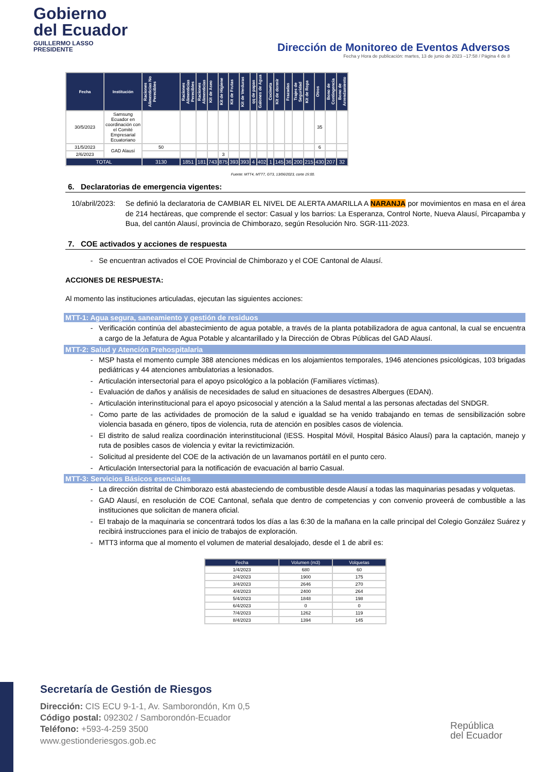Gobierno
del Ecuador
GUILLERMO LASSO
PRESIDENTE
Dirección de Monitoreo de Eventos Adversos
Fecha y Hora de publicación: martes, 13 de junio de 2023 –17:58 / Página 4 de 8
| Fecha | Institución | Raciones Alimenticias No Perecibles | Raciones Alimenticias Perecibles | Raciones Alimenticias | Kit de Aseo | Kit de Higiene | Kit de Frutas | Kit de Verduras | qq de papas | Galones de Agua | Cocineta | Kit de dormir | Frazadas | Trajes de Seguridad | Kit de Ropa | Otros | Bono de Contingencia | Bono de Arrendamiento |
| --- | --- | --- | --- | --- | --- | --- | --- | --- | --- | --- | --- | --- | --- | --- | --- | --- | --- | --- |
| 30/5/2023 | Samsung Ecuador en coordinación con el Comité Empresarial Ecuatoriano | | | | | | | | | | | | | | | 35 | | |
| 31/5/2023 | GAD Alausí | 50 | | | | | | | | | | | | | | 6 | | |
| 2/6/2023 | | | | | | 3 | | | | | | | | | | | | |
| TOTAL | | 3130 | 1851 | 181 | 743 | 875 | 393 | 393 | 4 | 402 | 1 | 145 | 36 | 200 | 215 | 430 | 207 | 32 |
Fuente: MTT4, MTT7, GT3, 13/06/2023, corte 15:00.
6. Declaratorias de emergencia vigentes:
10/abril/2023: Se definió la declaratoria de CAMBIAR EL NIVEL DE ALERTA AMARILLA A NARANJA por movimientos en masa en el área de 214 hectáreas, que comprende el sector: Casual y los barrios: La Esperanza, Control Norte, Nueva Alausí, Pircapamba y Bua, del cantón Alausí, provincia de Chimborazo, según Resolución Nro. SGR-111-2023.
7. COE activados y acciones de respuesta
Se encuentran activados el COE Provincial de Chimborazo y el COE Cantonal de Alausí.
ACCIONES DE RESPUESTA:
Al momento las instituciones articuladas, ejecutan las siguientes acciones:
MTT-1: Agua segura, saneamiento y gestión de residuos
Verificación continúa del abastecimiento de agua potable, a través de la planta potabilizadora de agua cantonal, la cual se encuentra a cargo de la Jefatura de Agua Potable y alcantarillado y la Dirección de Obras Públicas del GAD Alausí.
MTT-2: Salud y Atención Prehospitalaria
MSP hasta el momento cumple 388 atenciones médicas en los alojamientos temporales, 1946 atenciones psicológicas, 103 brigadas pediátricas y 44 atenciones ambulatorias a lesionados.
Articulación intersectorial para el apoyo psicológico a la población (Familiares víctimas).
Evaluación de daños y análisis de necesidades de salud en situaciones de desastres Albergues (EDAN).
Articulación interinstitucional para el apoyo psicosocial y atención a la Salud mental a las personas afectadas del SNDGR.
Como parte de las actividades de promoción de la salud e igualdad se ha venido trabajando en temas de sensibilización sobre violencia basada en género, tipos de violencia, ruta de atención en posibles casos de violencia.
El distrito de salud realiza coordinación interinstitucional (IESS. Hospital Móvil, Hospital Básico Alausí) para la captación, manejo y ruta de posibles casos de violencia y evitar la revictimización.
Solicitud al presidente del COE de la activación de un lavamanos portátil en el punto cero.
Articulación Intersectorial para la notificación de evacuación al barrio Casual.
MTT-3: Servicios Básicos esenciales
La dirección distrital de Chimborazo está abasteciendo de combustible desde Alausí a todas las maquinarias pesadas y volquetas.
GAD Alausí, en resolución de COE Cantonal, señala que dentro de competencias y con convenio proveerá de combustible a las instituciones que solicitan de manera oficial.
El trabajo de la maquinaria se concentrará todos los días a las 6:30 de la mañana en la calle principal del Colegio González Suárez y recibirá instrucciones para el inicio de trabajos de exploración.
MTT3 informa que al momento el volumen de material desalojado, desde el 1 de abril es:
| Fecha | Volumen (m3) | Volquetas |
| --- | --- | --- |
| 1/4/2023 | 680 | 60 |
| 2/4/2023 | 1900 | 175 |
| 3/4/2023 | 2646 | 270 |
| 4/4/2023 | 2400 | 264 |
| 5/4/2023 | 1848 | 198 |
| 6/4/2023 | 0 | 0 |
| 7/4/2023 | 1262 | 119 |
| 8/4/2023 | 1394 | 145 |
Secretaría de Gestión de Riesgos
Dirección: CIS ECU 9-1-1, Av. Samborondón, Km 0,5
Código postal: 092302 / Samborondón-Ecuador
Teléfono: +593-4-259 3500
www.gestionderiesgos.gob.ec
República
del Ecuador